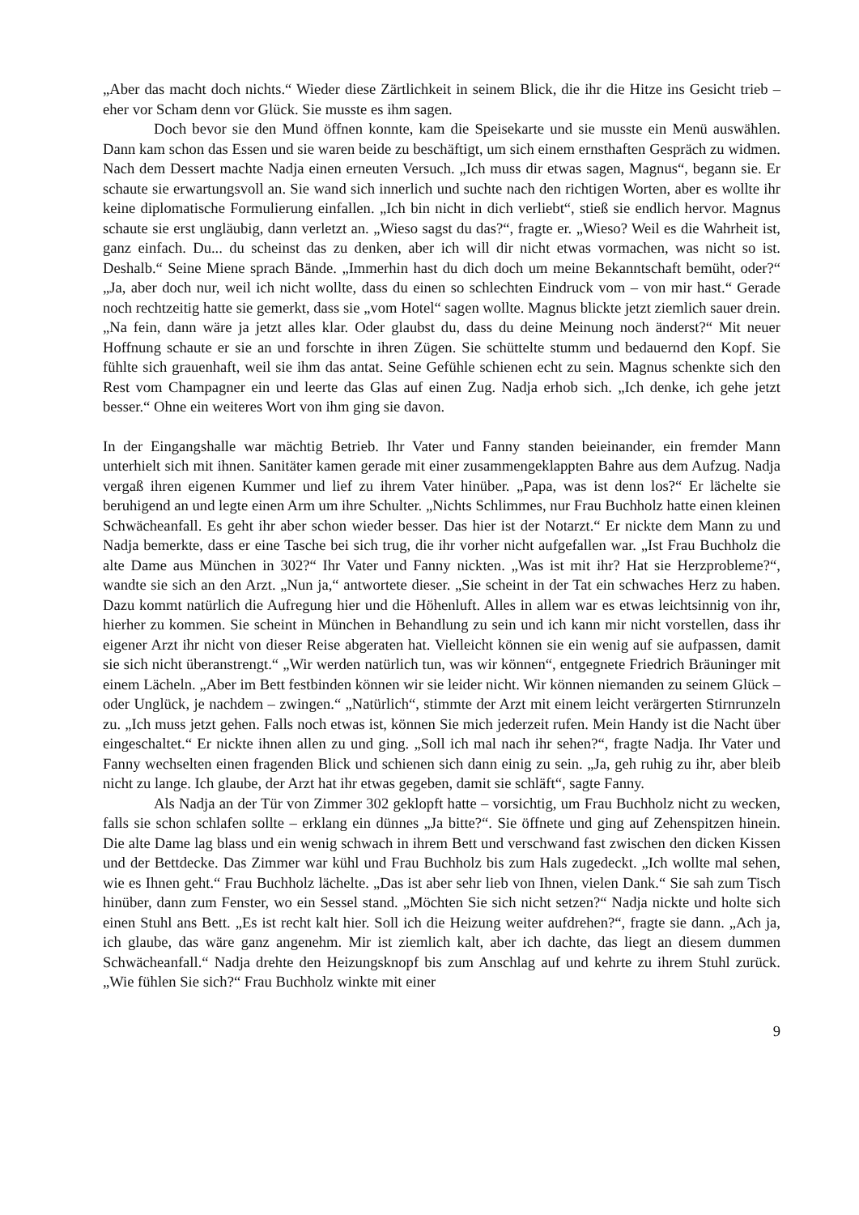„Aber das macht doch nichts.“ Wieder diese Zärtlichkeit in seinem Blick, die ihr die Hitze ins Gesicht trieb – eher vor Scham denn vor Glück. Sie musste es ihm sagen.
Doch bevor sie den Mund öffnen konnte, kam die Speisekarte und sie musste ein Menü auswählen. Dann kam schon das Essen und sie waren beide zu beschäftigt, um sich einem ernsthaften Gespräch zu widmen. Nach dem Dessert machte Nadja einen erneuten Versuch. „Ich muss dir etwas sagen, Magnus“, begann sie. Er schaute sie erwartungsvoll an. Sie wand sich innerlich und suchte nach den richtigen Worten, aber es wollte ihr keine diplomatische Formulierung einfallen. „Ich bin nicht in dich verliebt“, stieß sie endlich hervor. Magnus schaute sie erst ungläubig, dann verletzt an. „Wieso sagst du das?“, fragte er. „Wieso? Weil es die Wahrheit ist, ganz einfach. Du... du scheinst das zu denken, aber ich will dir nicht etwas vormachen, was nicht so ist. Deshalb.“ Seine Miene sprach Bände. „Immerhin hast du dich doch um meine Bekanntschaft bemüht, oder?“ „Ja, aber doch nur, weil ich nicht wollte, dass du einen so schlechten Eindruck vom – von mir hast.“ Gerade noch rechtzeitig hatte sie gemerkt, dass sie „vom Hotel“ sagen wollte. Magnus blickte jetzt ziemlich sauer drein. „Na fein, dann wäre ja jetzt alles klar. Oder glaubst du, dass du deine Meinung noch änderst?“ Mit neuer Hoffnung schaute er sie an und forschte in ihren Zügen. Sie schüttelte stumm und bedauernd den Kopf. Sie fühlte sich grauenhaft, weil sie ihm das antat. Seine Gefühle schienen echt zu sein. Magnus schenkte sich den Rest vom Champagner ein und leerte das Glas auf einen Zug. Nadja erhob sich. „Ich denke, ich gehe jetzt besser.“ Ohne ein weiteres Wort von ihm ging sie davon.
In der Eingangshalle war mächtig Betrieb. Ihr Vater und Fanny standen beieinander, ein fremder Mann unterhielt sich mit ihnen. Sanitäter kamen gerade mit einer zusammengeklappten Bahre aus dem Aufzug. Nadja vergaß ihren eigenen Kummer und lief zu ihrem Vater hinüber. „Papa, was ist denn los?“ Er lächelte sie beruhigend an und legte einen Arm um ihre Schulter. „Nichts Schlimmes, nur Frau Buchholz hatte einen kleinen Schwächeanfall. Es geht ihr aber schon wieder besser. Das hier ist der Notarzt.“ Er nickte dem Mann zu und Nadja bemerkte, dass er eine Tasche bei sich trug, die ihr vorher nicht aufgefallen war. „Ist Frau Buchholz die alte Dame aus München in 302?“ Ihr Vater und Fanny nickten. „Was ist mit ihr? Hat sie Herzprobleme?“, wandte sie sich an den Arzt. „Nun ja,“ antwortete dieser. „Sie scheint in der Tat ein schwaches Herz zu haben. Dazu kommt natürlich die Aufregung hier und die Höhenluft. Alles in allem war es etwas leichtsinnig von ihr, hierher zu kommen. Sie scheint in München in Behandlung zu sein und ich kann mir nicht vorstellen, dass ihr eigener Arzt ihr nicht von dieser Reise abgeraten hat. Vielleicht können sie ein wenig auf sie aufpassen, damit sie sich nicht überanstrengt.“ „Wir werden natürlich tun, was wir können“, entgegnete Friedrich Bräuninger mit einem Lächeln. „Aber im Bett festbinden können wir sie leider nicht. Wir können niemanden zu seinem Glück – oder Unglück, je nachdem – zwingen.“ „Natürlich“, stimmte der Arzt mit einem leicht verärgerten Stirnrunzeln zu. „Ich muss jetzt gehen. Falls noch etwas ist, können Sie mich jederzeit rufen. Mein Handy ist die Nacht über eingeschaltet.“ Er nickte ihnen allen zu und ging. „Soll ich mal nach ihr sehen?“, fragte Nadja. Ihr Vater und Fanny wechselten einen fragenden Blick und schienen sich dann einig zu sein. „Ja, geh ruhig zu ihr, aber bleib nicht zu lange. Ich glaube, der Arzt hat ihr etwas gegeben, damit sie schläft“, sagte Fanny.
Als Nadja an der Tür von Zimmer 302 geklopft hatte – vorsichtig, um Frau Buchholz nicht zu wecken, falls sie schon schlafen sollte – erklang ein dünnes „Ja bitte?“. Sie öffnete und ging auf Zehenspitzen hinein. Die alte Dame lag blass und ein wenig schwach in ihrem Bett und verschwand fast zwischen den dicken Kissen und der Bettdecke. Das Zimmer war kühl und Frau Buchholz bis zum Hals zugedeckt. „Ich wollte mal sehen, wie es Ihnen geht.“ Frau Buchholz lächelte. „Das ist aber sehr lieb von Ihnen, vielen Dank.“ Sie sah zum Tisch hinüber, dann zum Fenster, wo ein Sessel stand. „Möchten Sie sich nicht setzen?“ Nadja nickte und holte sich einen Stuhl ans Bett. „Es ist recht kalt hier. Soll ich die Heizung weiter aufdrehen?“, fragte sie dann. „Ach ja, ich glaube, das wäre ganz angenehm. Mir ist ziemlich kalt, aber ich dachte, das liegt an diesem dummen Schwächeanfall.“ Nadja drehte den Heizungsknopf bis zum Anschlag auf und kehrte zu ihrem Stuhl zurück. „Wie fühlen Sie sich?“ Frau Buchholz winkte mit einer
9